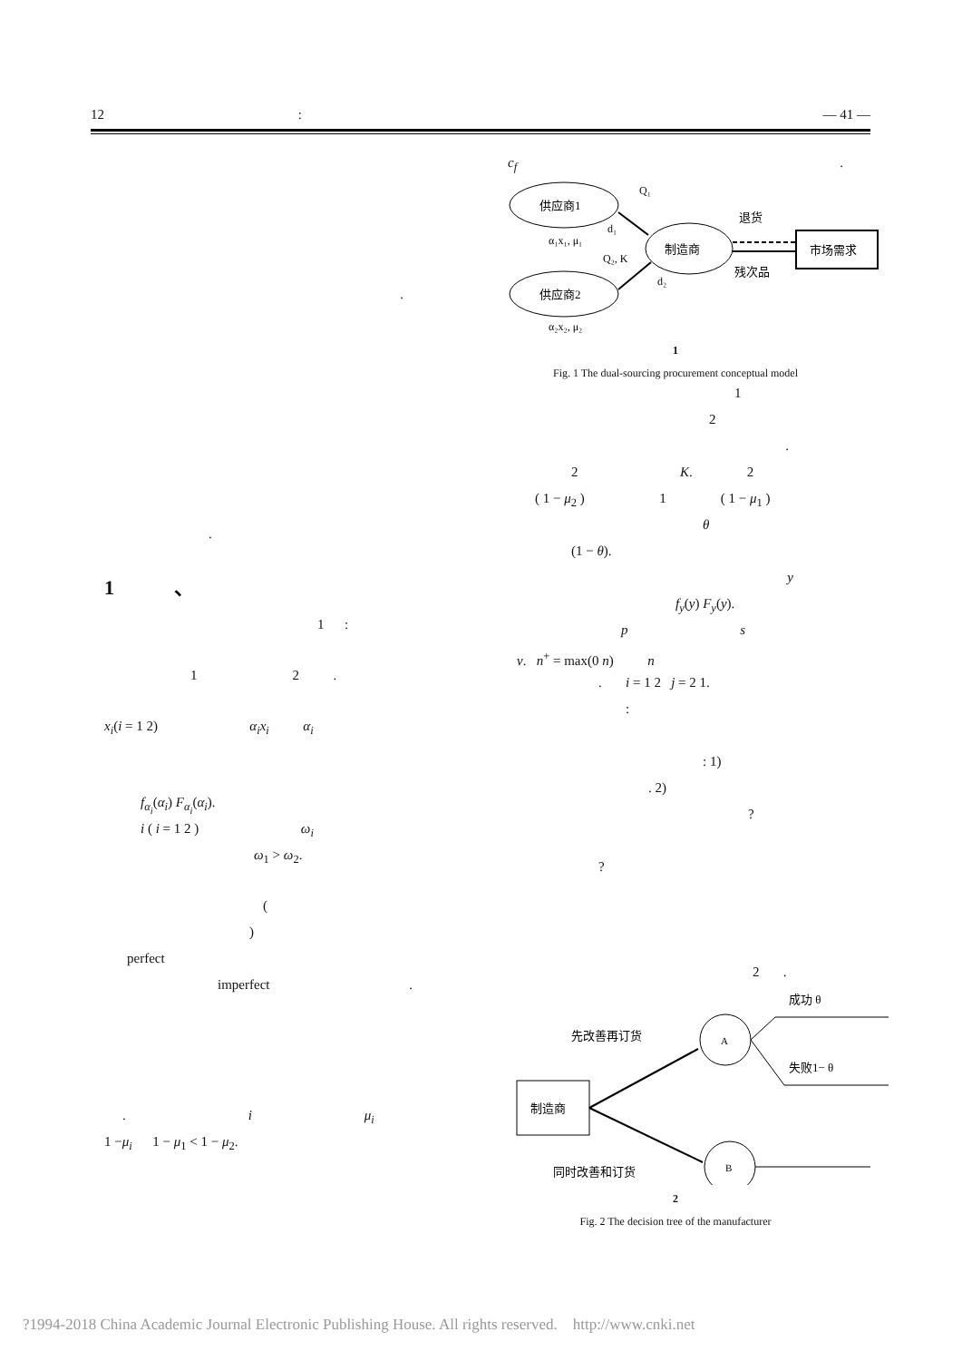12 : — 41 —
.
.
1 、
1 :
1 2 .
x<sub>i</sub>(i = 1 2) α<sub>i</sub>x<sub>i</sub> α<sub>i</sub>
f<sub>α<sub>i</sub></sub>(α<sub>i</sub>) F<sub>α<sub>i</sub></sub>(α<sub>i</sub>).
i ( i = 1 2 ) ω<sub>i</sub>
ω<sub>1</sub> > ω<sub>2</sub>.
(
)
perfect
imperfect .
. i μ<sub>i</sub>
1 −μ<sub>i</sub> 1 − μ<sub>1</sub> < 1 − μ<sub>2</sub>.
c<sub>f</sub> .
供应商1
供应商2
制造商
市场需求
Q₁
d₁
α₁x₁, μ₁
Q₂, K
d₂
α₂x₂, μ₂
退货
残次品
1
Fig. 1 The dual-sourcing procurement conceptual model
1
2
.
2 K. 2
( 1 − μ<sub>2</sub> ) 1 ( 1 − μ<sub>1</sub> )
θ
(1 − θ).
y
f<sub>y</sub>(y) F<sub>y</sub>(y).
p s
ν. n<sup>+</sup> = max(0 n) n
. i = 1 2 j = 2 1.
:
: 1)
. 2)
?
?
2 .
制造商
A
B
先改善再订货
同时改善和订货
成功 θ
失败1− θ
2
Fig. 2 The decision tree of the manufacturer
?1994-2018 China Academic Journal Electronic Publishing House. All rights reserved. http://www.cnki.net